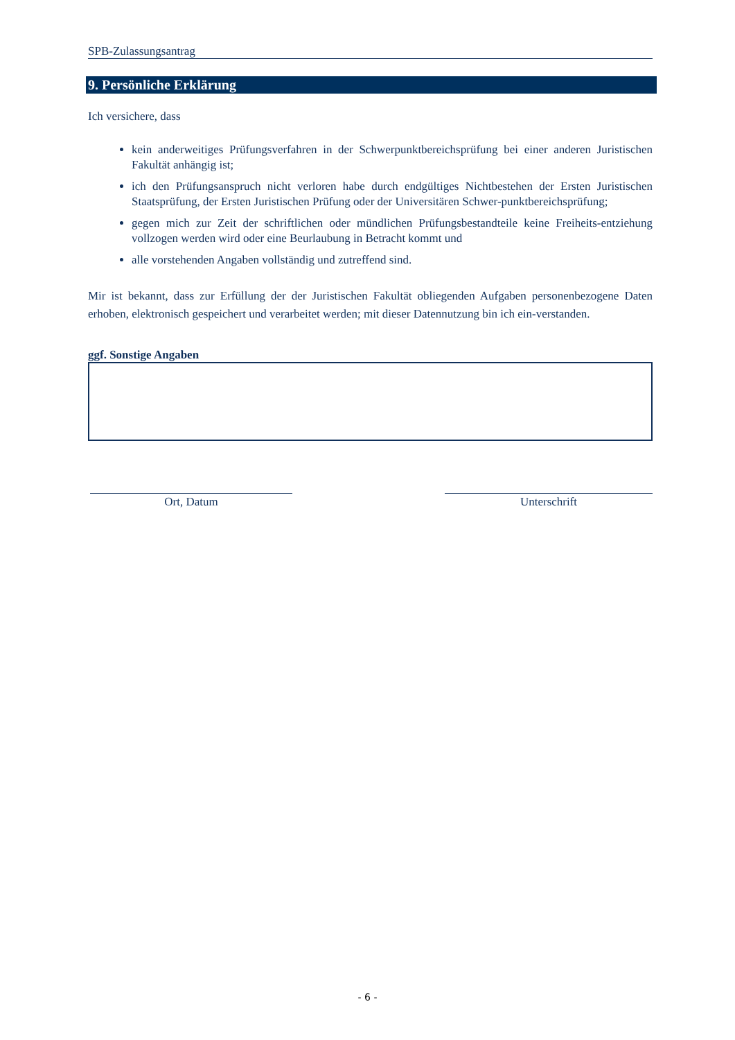SPB-Zulassungsantrag
9. Persönliche Erklärung
Ich versichere, dass
kein anderweitiges Prüfungsverfahren in der Schwerpunktbereichsprüfung bei einer anderen Juristischen Fakultät anhängig ist;
ich den Prüfungsanspruch nicht verloren habe durch endgültiges Nichtbestehen der Ersten Juristischen Staatsprüfung, der Ersten Juristischen Prüfung oder der Universitären Schwer-punktbereichsprüfung;
gegen mich zur Zeit der schriftlichen oder mündlichen Prüfungsbestandteile keine Freiheits-entziehung vollzogen werden wird oder eine Beurlaubung in Betracht kommt und
alle vorstehenden Angaben vollständig und zutreffend sind.
Mir ist bekannt, dass zur Erfüllung der der Juristischen Fakultät obliegenden Aufgaben personenbezogene Daten erhoben, elektronisch gespeichert und verarbeitet werden; mit dieser Datennutzung bin ich ein-verstanden.
ggf. Sonstige Angaben
Ort, Datum Unterschrift
- 6 -